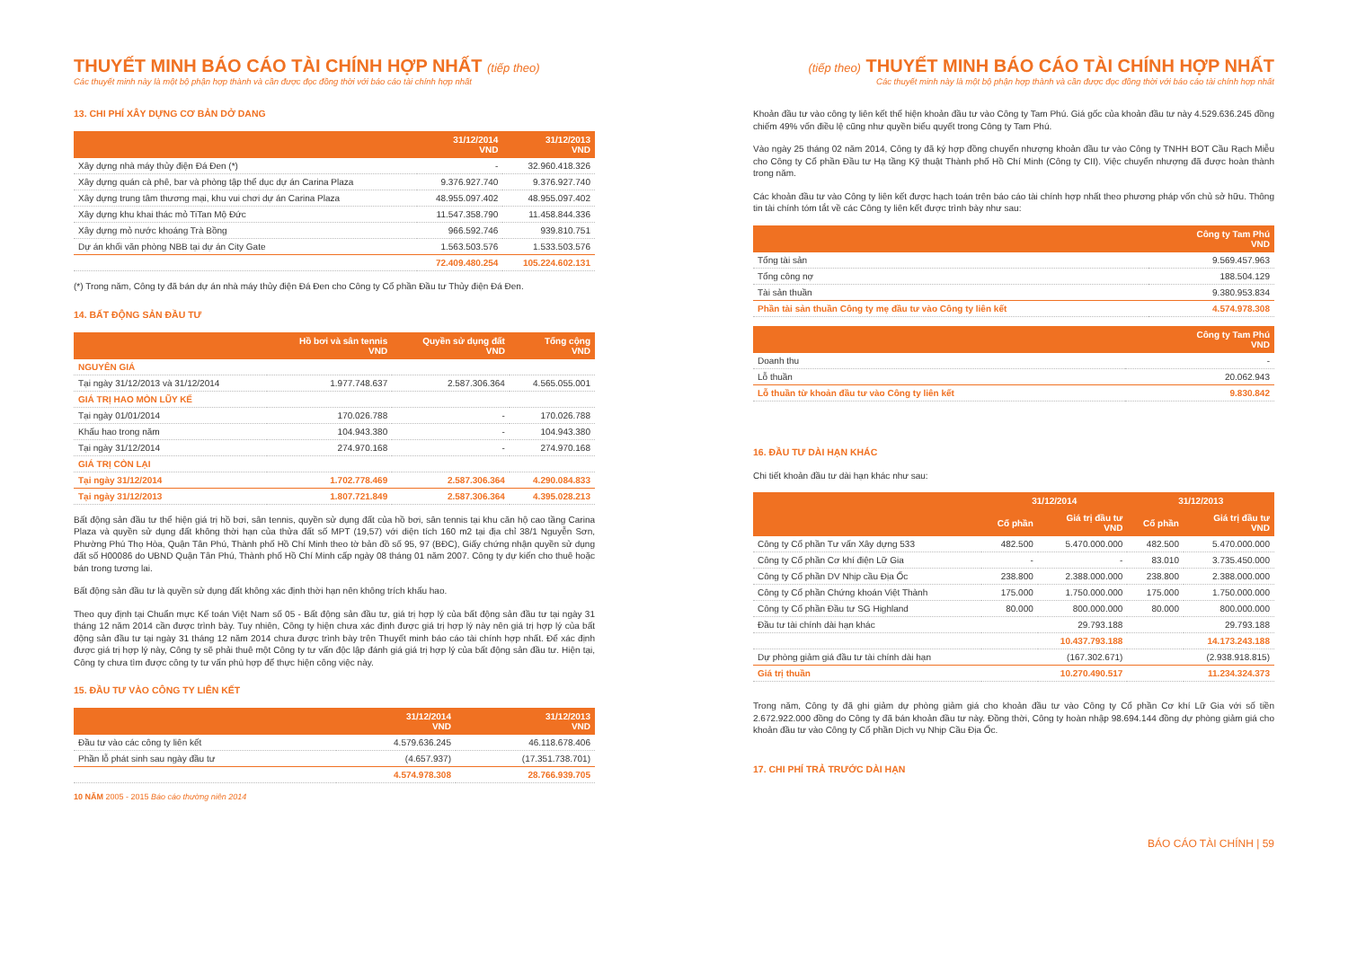THUYẾT MINH BÁO CÁO TÀI CHÍNH HỢP NHẤT (tiếp theo)
Các thuyết minh này là một bộ phận hợp thành và cần được đọc đồng thời với báo cáo tài chính hợp nhất
13. CHI PHÍ XÂY DỰNG CƠ BẢN DỞ DANG
| | 31/12/2014 VND | 31/12/2013 VND |
| --- | --- | --- |
| Xây dựng nhà máy thủy điện Đá Đen (*) | - | 32.960.418.326 |
| Xây dựng quán cà phê, bar và phòng tập thể dục dự án Carina Plaza | 9.376.927.740 | 9.376.927.740 |
| Xây dựng trung tâm thương mại, khu vui chơi dự án Carina Plaza | 48.955.097.402 | 48.955.097.402 |
| Xây dựng khu khai thác mỏ TiTan Mộ Đức | 11.547.358.790 | 11.458.844.336 |
| Xây dựng mỏ nước khoáng Trà Bồng | 966.592.746 | 939.810.751 |
| Dự án khối văn phòng NBB tại dự án City Gate | 1.563.503.576 | 1.533.503.576 |
| | 72.409.480.254 | 105.224.602.131 |
(*) Trong năm, Công ty đã bán dự án nhà máy thủy điện Đá Đen cho Công ty Cổ phần Đầu tư Thủy điện Đá Đen.
14. BẤT ĐỘNG SẢN ĐẦU TƯ
| | Hồ bơi và sân tennis VND | Quyền sử dụng đất VND | Tổng cộng VND |
| --- | --- | --- | --- |
| NGUYÊN GIÁ | | | |
| Tại ngày 31/12/2013 và 31/12/2014 | 1.977.748.637 | 2.587.306.364 | 4.565.055.001 |
| GIÁ TRỊ HAO MÒN LŨY KẾ | | | |
| Tại ngày 01/01/2014 | 170.026.788 | - | 170.026.788 |
| Khấu hao trong năm | 104.943.380 | - | 104.943.380 |
| Tại ngày 31/12/2014 | 274.970.168 | - | 274.970.168 |
| GIÁ TRỊ CÒN LẠI | | | |
| Tại ngày 31/12/2014 | 1.702.778.469 | 2.587.306.364 | 4.290.084.833 |
| Tại ngày 31/12/2013 | 1.807.721.849 | 2.587.306.364 | 4.395.028.213 |
Bất động sản đầu tư thể hiện giá trị hồ bơi, sân tennis, quyền sử dụng đất của hồ bơi, sân tennis tại khu căn hộ cao tầng Carina Plaza và quyền sử dụng đất không thời hạn của thửa đất số MPT (19,57) với diện tích 160 m2 tại địa chỉ 38/1 Nguyễn Sơn, Phường Phú Thọ Hòa, Quận Tân Phú, Thành phố Hồ Chí Minh theo tờ bản đồ số 95, 97 (BĐC), Giấy chứng nhận quyền sử dụng đất số H00086 do UBND Quận Tân Phú, Thành phố Hồ Chí Minh cấp ngày 08 tháng 01 năm 2007. Công ty dự kiến cho thuê hoặc bán trong tương lai.
Bất động sản đầu tư là quyền sử dụng đất không xác định thời hạn nên không trích khấu hao.
Theo quy định tại Chuẩn mực Kế toán Việt Nam số 05 - Bất động sản đầu tư, giá trị hợp lý của bất động sản đầu tư tại ngày 31 tháng 12 năm 2014 cần được trình bày. Tuy nhiên, Công ty hiện chưa xác định được giá trị hợp lý này nên giá trị hợp lý của bất động sản đầu tư tại ngày 31 tháng 12 năm 2014 chưa được trình bày trên Thuyết minh báo cáo tài chính hợp nhất. Để xác định được giá trị hợp lý này, Công ty sẽ phải thuê một Công ty tư vấn độc lập đánh giá giá trị hợp lý của bất động sản đầu tư. Hiện tại, Công ty chưa tìm được công ty tư vấn phù hợp để thực hiện công việc này.
15. ĐẦU TƯ VÀO CÔNG TY LIÊN KẾT
| | 31/12/2014 VND | 31/12/2013 VND |
| --- | --- | --- |
| Đầu tư vào các công ty liên kết | 4.579.636.245 | 46.118.678.406 |
| Phần lỗ phát sinh sau ngày đầu tư | (4.657.937) | (17.351.738.701) |
| | 4.574.978.308 | 28.766.939.705 |
10 NĂM 2005 - 2015 Báo cáo thường niên 2014
(tiếp theo) THUYẾT MINH BÁO CÁO TÀI CHÍNH HỢP NHẤT
Các thuyết minh này là một bộ phận hợp thành và cần được đọc đồng thời với báo cáo tài chính hợp nhất
Khoản đầu tư vào công ty liên kết thể hiện khoản đầu tư vào Công ty Tam Phú. Giá gốc của khoản đầu tư này 4.529.636.245 đồng chiếm 49% vốn điều lệ cũng như quyền biểu quyết trong Công ty Tam Phú.
Vào ngày 25 tháng 02 năm 2014, Công ty đã ký hợp đồng chuyển nhượng khoản đầu tư vào Công ty TNHH BOT Cầu Rạch Miễu cho Công ty Cổ phần Đầu tư Hạ tầng Kỹ thuật Thành phố Hồ Chí Minh (Công ty CII). Việc chuyển nhượng đã được hoàn thành trong năm.
Các khoản đầu tư vào Công ty liên kết được hạch toán trên báo cáo tài chính hợp nhất theo phương pháp vốn chủ sở hữu. Thông tin tài chính tóm tắt về các Công ty liên kết được trình bày như sau:
| | Công ty Tam Phú VND |
| --- | --- |
| Tổng tài sản | 9.569.457.963 |
| Tổng công nợ | 188.504.129 |
| Tài sản thuần | 9.380.953.834 |
| Phần tài sản thuần Công ty mẹ đầu tư vào Công ty liên kết | 4.574.978.308 |
| | Công ty Tam Phú VND |
| --- | --- |
| Doanh thu | - |
| Lỗ thuần | 20.062.943 |
| Lỗ thuần từ khoản đầu tư vào Công ty liên kết | 9.830.842 |
16. ĐẦU TƯ DÀI HẠN KHÁC
Chi tiết khoản đầu tư dài hạn khác như sau:
| | 31/12/2014 | | 31/12/2013 | |
| --- | --- | --- | --- | --- |
| | Cổ phần | Giá trị đầu tư VND | Cổ phần | Giá trị đầu tư VND |
| Công ty Cổ phần Tư vấn Xây dựng 533 | 482.500 | 5.470.000.000 | 482.500 | 5.470.000.000 |
| Công ty Cổ phần Cơ khí điện Lữ Gia | - | - | 83.010 | 3.735.450.000 |
| Công ty Cổ phần DV Nhịp cầu Địa Ốc | 238.800 | 2.388.000.000 | 238.800 | 2.388.000.000 |
| Công ty Cổ phần Chứng khoán Việt Thành | 175.000 | 1.750.000.000 | 175.000 | 1.750.000.000 |
| Công ty Cổ phần Đầu tư SG Highland | 80.000 | 800.000.000 | 80.000 | 800.000.000 |
| Đầu tư tài chính dài hạn khác | | 29.793.188 | | 29.793.188 |
| | | 10.437.793.188 | | 14.173.243.188 |
| Dự phòng giảm giá đầu tư tài chính dài hạn | | (167.302.671) | | (2.938.918.815) |
| Giá trị thuần | | 10.270.490.517 | | 11.234.324.373 |
Trong năm, Công ty đã ghi giảm dự phòng giảm giá cho khoản đầu tư vào Công ty Cổ phần Cơ khí Lữ Gia với số tiền 2.672.922.000 đồng do Công ty đã bán khoản đầu tư này. Đồng thời, Công ty hoàn nhập 98.694.144 đồng dự phòng giảm giá cho khoản đầu tư vào Công ty Cổ phần Dịch vụ Nhịp Cầu Địa Ốc.
17. CHI PHÍ TRẢ TRƯỚC DÀI HẠN
BÁO CÁO TÀI CHÍNH | 59